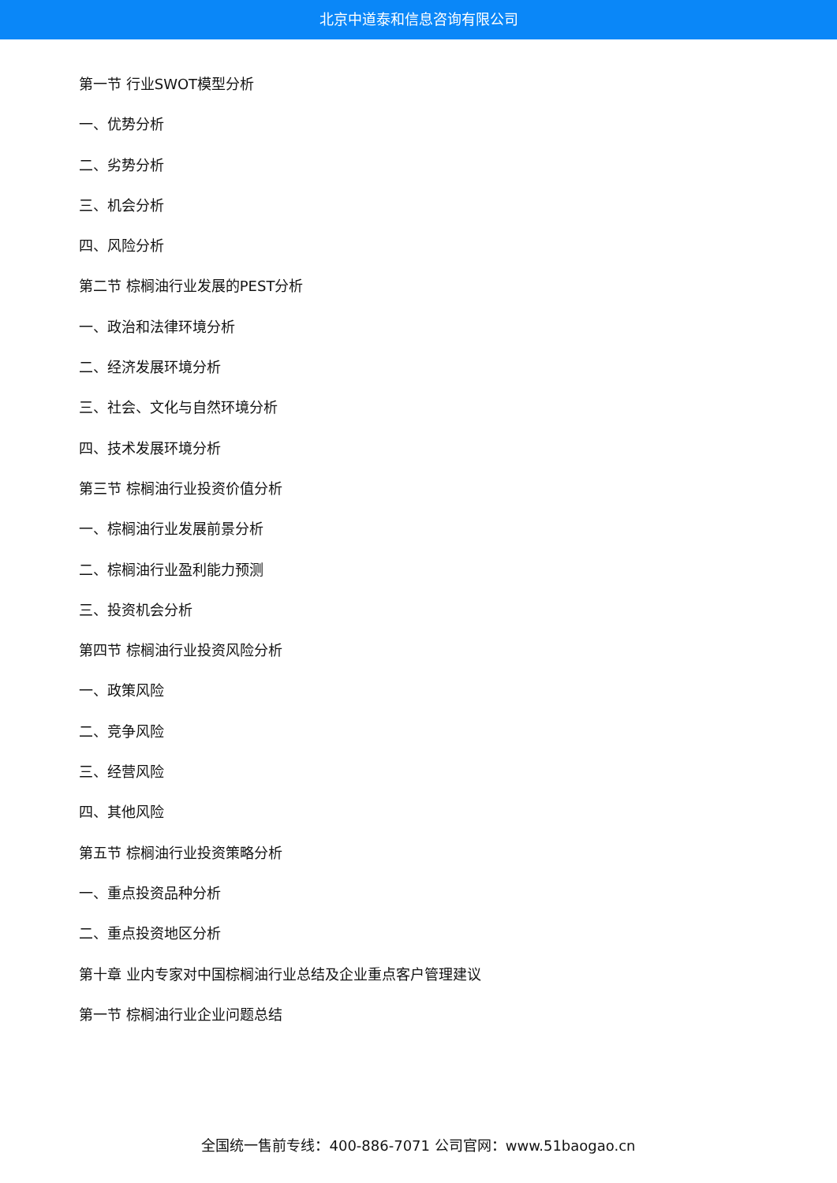北京中道泰和信息咨询有限公司
第一节 行业SWOT模型分析
一、优势分析
二、劣势分析
三、机会分析
四、风险分析
第二节 棕榈油行业发展的PEST分析
一、政治和法律环境分析
二、经济发展环境分析
三、社会、文化与自然环境分析
四、技术发展环境分析
第三节 棕榈油行业投资价值分析
一、棕榈油行业发展前景分析
二、棕榈油行业盈利能力预测
三、投资机会分析
第四节 棕榈油行业投资风险分析
一、政策风险
二、竞争风险
三、经营风险
四、其他风险
第五节 棕榈油行业投资策略分析
一、重点投资品种分析
二、重点投资地区分析
第十章 业内专家对中国棕榈油行业总结及企业重点客户管理建议
第一节 棕榈油行业企业问题总结
全国统一售前专线：400-886-7071 公司官网：www.51baogao.cn